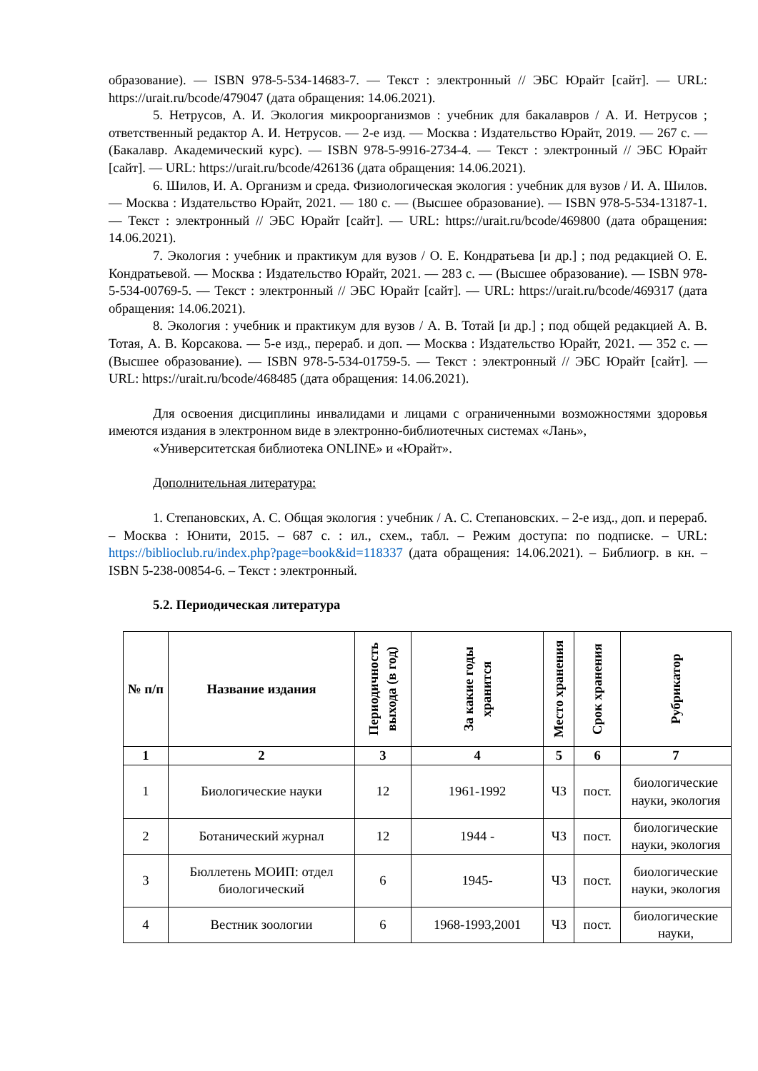образование). — ISBN 978-5-534-14683-7. — Текст : электронный // ЭБС Юрайт [сайт]. — URL: https://urait.ru/bcode/479047 (дата обращения: 14.06.2021).
5. Нетрусов, А. И. Экология микроорганизмов : учебник для бакалавров / А. И. Нетрусов ; ответственный редактор А. И. Нетрусов. — 2-е изд. — Москва : Издательство Юрайт, 2019. — 267 с. — (Бакалавр. Академический курс). — ISBN 978-5-9916-2734-4. — Текст : электронный // ЭБС Юрайт [сайт]. — URL: https://urait.ru/bcode/426136 (дата обращения: 14.06.2021).
6. Шилов, И. А. Организм и среда. Физиологическая экология : учебник для вузов / И. А. Шилов. — Москва : Издательство Юрайт, 2021. — 180 с. — (Высшее образование). — ISBN 978-5-534-13187-1. — Текст : электронный // ЭБС Юрайт [сайт]. — URL: https://urait.ru/bcode/469800 (дата обращения: 14.06.2021).
7. Экология : учебник и практикум для вузов / О. Е. Кондратьева [и др.] ; под редакцией О. Е. Кондратьевой. — Москва : Издательство Юрайт, 2021. — 283 с. — (Высшее образование). — ISBN 978-5-534-00769-5. — Текст : электронный // ЭБС Юрайт [сайт]. — URL: https://urait.ru/bcode/469317 (дата обращения: 14.06.2021).
8. Экология : учебник и практикум для вузов / А. В. Тотай [и др.] ; под общей редакцией А. В. Тотая, А. В. Корсакова. — 5-е изд., перераб. и доп. — Москва : Издательство Юрайт, 2021. — 352 с. — (Высшее образование). — ISBN 978-5-534-01759-5. — Текст : электронный // ЭБС Юрайт [сайт]. — URL: https://urait.ru/bcode/468485 (дата обращения: 14.06.2021).
Для освоения дисциплины инвалидами и лицами с ограниченными возможностями здоровья имеются издания в электронном виде в электронно-библиотечных системах «Лань»,
«Университетская библиотека ONLINE» и «Юрайт».
Дополнительная литература:
1. Степановских, А. С. Общая экология : учебник / А. С. Степановских. – 2-е изд., доп. и перераб. – Москва : Юнити, 2015. – 687 с. : ил., схем., табл. – Режим доступа: по подписке. – URL: https://biblioclub.ru/index.php?page=book&id=118337 (дата обращения: 14.06.2021). – Библиогр. в кн. – ISBN 5-238-00854-6. – Текст : электронный.
5.2. Периодическая литература
| № п/п | Название издания | Периодичность выхода (в год) | За какие годы хранится | Место хранения | Срок хранения | Рубрикатор |
| --- | --- | --- | --- | --- | --- | --- |
| 1 | 2 | 3 | 4 | 5 | 6 | 7 |
| 1 | Биологические науки | 12 | 1961-1992 | ЧЗ | пост. | биологические науки, экология |
| 2 | Ботанический журнал | 12 | 1944 - | ЧЗ | пост. | биологические науки, экология |
| 3 | Бюллетень МОИП: отдел биологический | 6 | 1945- | ЧЗ | пост. | биологические науки, экология |
| 4 | Вестник зоологии | 6 | 1968-1993,2001 | ЧЗ | пост. | биологические науки, |